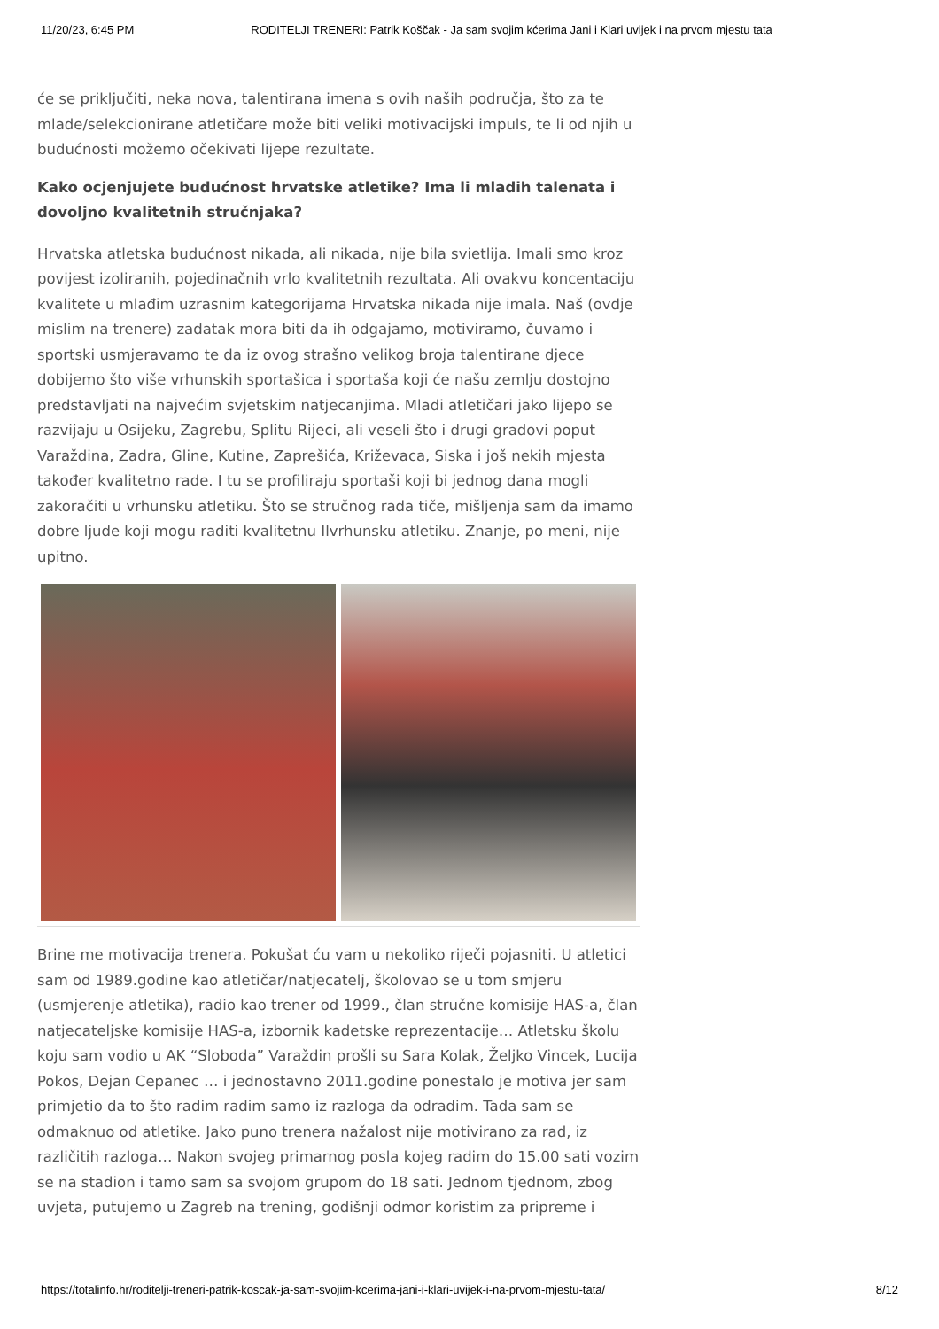11/20/23, 6:45 PM RODITELJI TRENERI: Patrik Koščak - Ja sam svojim kćerima Jani i Klari uvijek i na prvom mjestu tata
će se priključiti, neka nova, talentirana imena s ovih naših područja, što za te mlade/selekcionirane atletičare može biti veliki motivacijski impuls, te li od njih u budućnosti možemo očekivati lijepe rezultate.
Kako ocjenjujete budućnost hrvatske atletike? Ima li mladih talenata i dovoljno kvalitetnih stručnjaka?
Hrvatska atletska budućnost nikada, ali nikada, nije bila svietlija. Imali smo kroz povijest izoliranih, pojedinačnih vrlo kvalitetnih rezultata. Ali ovakvu koncentaciju kvalitete u mlađim uzrasnim kategorijama Hrvatska nikada nije imala. Naš (ovdje mislim na trenere) zadatak mora biti da ih odgajamo, motiviramo, čuvamo i sportski usmjeravamo te da iz ovog strašno velikog broja talentirane djece dobijemo što više vrhunskih sportašica i sportaša koji će našu zemlju dostojno predstavljati na najvećim svjetskim natjecanjima. Mladi atletičari jako lijepo se razvijaju u Osijeku, Zagrebu, Splitu Rijeci, ali veseli što i drugi gradovi poput Varaždina, Zadra, Gline, Kutine, Zaprešića, Križevaca, Siska i još nekih mjesta također kvalitetno rade. I tu se profiliraju sportaši koji bi jednog dana mogli zakoračiti u vrhunsku atletiku. Što se stručnog rada tiče, mišljenja sam da imamo dobre ljude koji mogu raditi kvalitetnu Ilvrhunsku atletiku. Znanje, po meni, nije upitno.
Brine me motivacija trenera. Pokušat ću vam u nekoliko riječi pojasniti. U atletici sam od 1989.godine kao atletičar/natjecatelj, školovao se u tom smjeru (usmjerenje atletika), radio kao trener od 1999., član stručne komisije HAS-a, član natjecateljske komisije HAS-a, izbornik kadetske reprezentacije… Atletsku školu koju sam vodio u AK “Sloboda” Varaždin prošli su Sara Kolak, Željko Vincek, Lucija Pokos, Dejan Cepanec … i jednostavno 2011.godine ponestalo je motiva jer sam primjetio da to što radim radim samo iz razloga da odradim. Tada sam se odmaknuo od atletike. Jako puno trenera nažalost nije motivirano za rad, iz različitih razloga… Nakon svojeg primarnog posla kojeg radim do 15.00 sati vozim se na stadion i tamo sam sa svojom grupom do 18 sati. Jednom tjednom, zbog uvjeta, putujemo u Zagreb na trening, godišnji odmor koristim za pripreme i
https://totalinfo.hr/roditelji-treneri-patrik-koscak-ja-sam-svojim-kcerima-jani-i-klari-uvijek-i-na-prvom-mjestu-tata/ 8/12